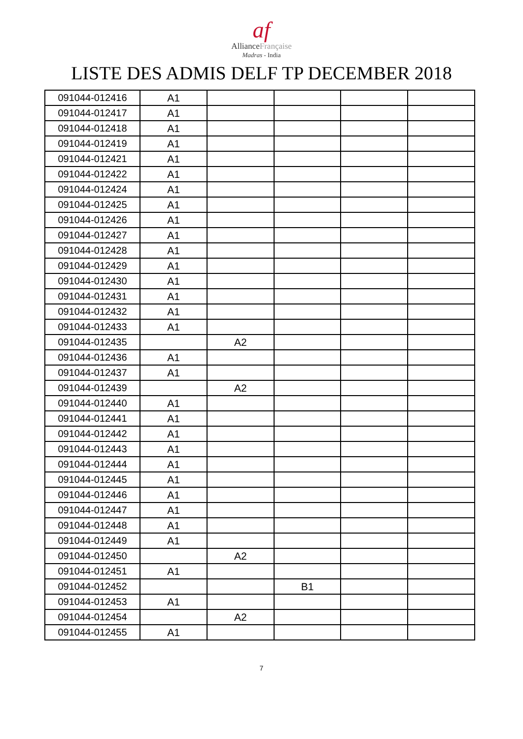af
AllianceFrançaise
Madras - India
LISTE DES ADMIS DELF TP DECEMBER 2018
| 091044-012416 | A1 | | | | |
| 091044-012417 | A1 | | | | |
| 091044-012418 | A1 | | | | |
| 091044-012419 | A1 | | | | |
| 091044-012421 | A1 | | | | |
| 091044-012422 | A1 | | | | |
| 091044-012424 | A1 | | | | |
| 091044-012425 | A1 | | | | |
| 091044-012426 | A1 | | | | |
| 091044-012427 | A1 | | | | |
| 091044-012428 | A1 | | | | |
| 091044-012429 | A1 | | | | |
| 091044-012430 | A1 | | | | |
| 091044-012431 | A1 | | | | |
| 091044-012432 | A1 | | | | |
| 091044-012433 | A1 | | | | |
| 091044-012435 | | A2 | | | |
| 091044-012436 | A1 | | | | |
| 091044-012437 | A1 | | | | |
| 091044-012439 | | A2 | | | |
| 091044-012440 | A1 | | | | |
| 091044-012441 | A1 | | | | |
| 091044-012442 | A1 | | | | |
| 091044-012443 | A1 | | | | |
| 091044-012444 | A1 | | | | |
| 091044-012445 | A1 | | | | |
| 091044-012446 | A1 | | | | |
| 091044-012447 | A1 | | | | |
| 091044-012448 | A1 | | | | |
| 091044-012449 | A1 | | | | |
| 091044-012450 | | A2 | | | |
| 091044-012451 | A1 | | | | |
| 091044-012452 | | | B1 | | |
| 091044-012453 | A1 | | | | |
| 091044-012454 | | A2 | | | |
| 091044-012455 | A1 | | | | |
7